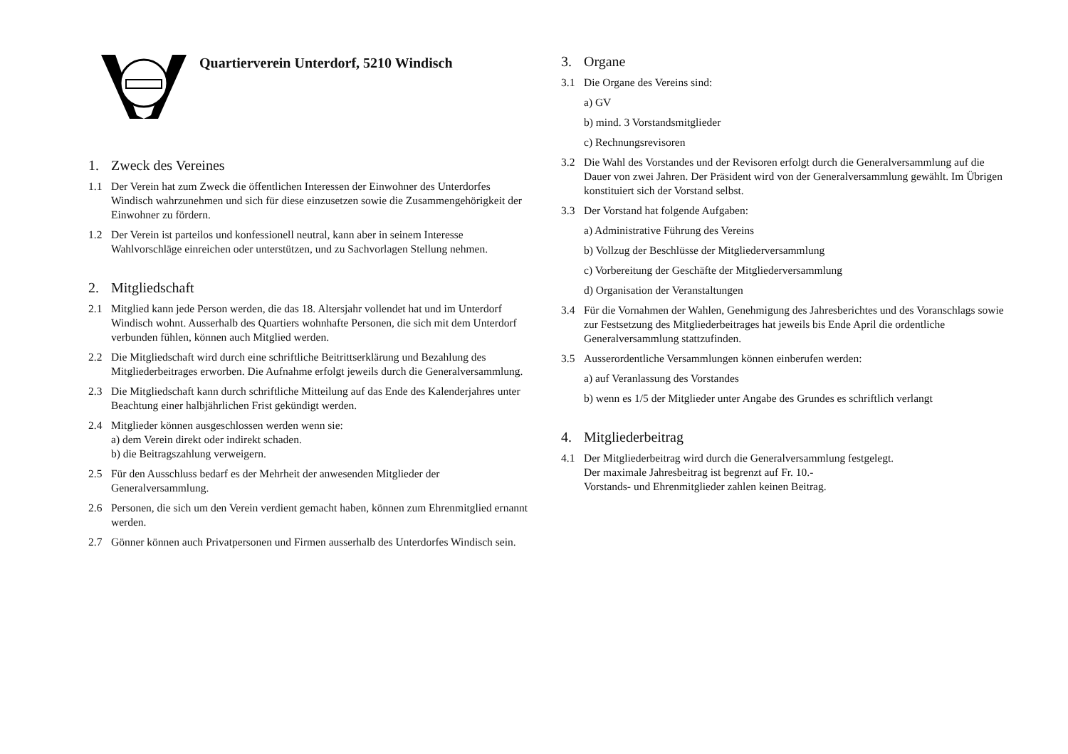Quartierverein Unterdorf, 5210 Windisch
1. Zweck des Vereines
1.1 Der Verein hat zum Zweck die öffentlichen Interessen der Einwohner des Unterdorfes Windisch wahrzunehmen und sich für diese einzusetzen sowie die Zusammengehörigkeit der Einwohner zu fördern.
1.2 Der Verein ist parteilos und konfessionell neutral, kann aber in seinem Interesse Wahlvorschläge einreichen oder unterstützen, und zu Sachvorlagen Stellung nehmen.
2. Mitgliedschaft
2.1 Mitglied kann jede Person werden, die das 18. Altersjahr vollendet hat und im Unterdorf Windisch wohnt. Ausserhalb des Quartiers wohnhafte Personen, die sich mit dem Unterdorf verbunden fühlen, können auch Mitglied werden.
2.2 Die Mitgliedschaft wird durch eine schriftliche Beitrittserklärung und Bezahlung des Mitgliederbeitrages erworben. Die Aufnahme erfolgt jeweils durch die Generalversammlung.
2.3 Die Mitgliedschaft kann durch schriftliche Mitteilung auf das Ende des Kalenderjahres unter Beachtung einer halbjährlichen Frist gekündigt werden.
2.4 Mitglieder können ausgeschlossen werden wenn sie:
a) dem Verein direkt oder indirekt schaden.
b) die Beitragszahlung verweigern.
2.5 Für den Ausschluss bedarf es der Mehrheit der anwesenden Mitglieder der Generalversammlung.
2.6 Personen, die sich um den Verein verdient gemacht haben, können zum Ehrenmitglied ernannt werden.
2.7 Gönner können auch Privatpersonen und Firmen ausserhalb des Unterdorfes Windisch sein.
3. Organe
3.1 Die Organe des Vereins sind:
a) GV
b) mind. 3 Vorstandsmitglieder
c) Rechnungsrevisoren
3.2 Die Wahl des Vorstandes und der Revisoren erfolgt durch die Generalversammlung auf die Dauer von zwei Jahren. Der Präsident wird von der Generalversammlung gewählt. Im Übrigen konstituiert sich der Vorstand selbst.
3.3 Der Vorstand hat folgende Aufgaben:
a) Administrative Führung des Vereins
b) Vollzug der Beschlüsse der Mitgliederversammlung
c) Vorbereitung der Geschäfte der Mitgliederversammlung
d) Organisation der Veranstaltungen
3.4 Für die Vornahmen der Wahlen, Genehmigung des Jahresberichtes und des Voranschlags sowie zur Festsetzung des Mitgliederbeitrages hat jeweils bis Ende April die ordentliche Generalversammlung stattzufinden.
3.5 Ausserordentliche Versammlungen können einberufen werden:
a) auf Veranlassung des Vorstandes
b) wenn es 1/5 der Mitglieder unter Angabe des Grundes es schriftlich verlangt
4. Mitgliederbeitrag
4.1 Der Mitgliederbeitrag wird durch die Generalversammlung festgelegt.
Der maximale Jahresbeitrag ist begrenzt auf Fr. 10.-
Vorstands- und Ehrenmitglieder zahlen keinen Beitrag.